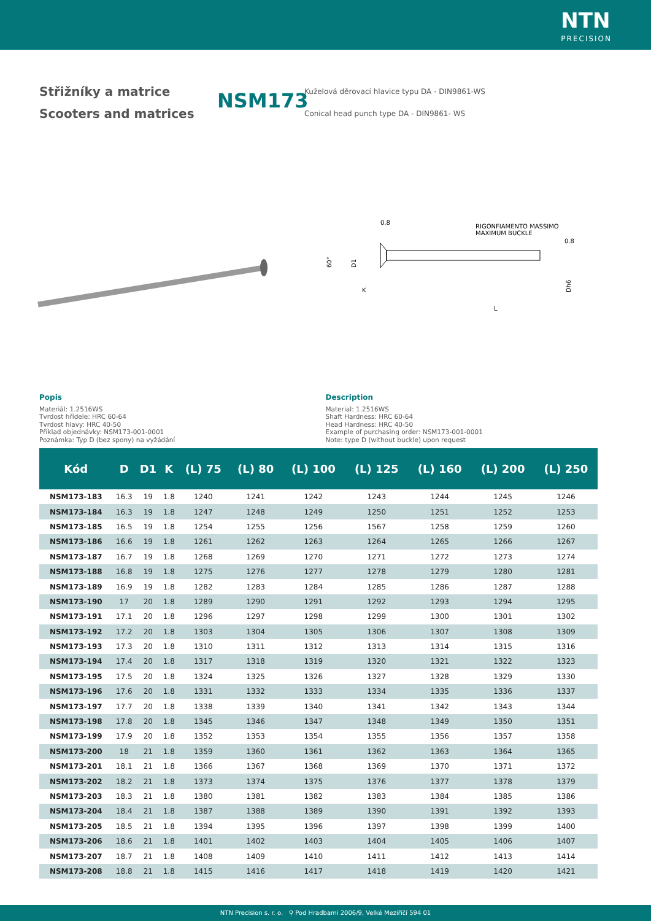NTN
PRECISION
Střižníky a matrice
Scooters and matrices
NSM173
Kuželová děrovací hlavice typu DA - DIN9861-WS
Conical head punch type DA - DIN9861- WS
RIGONFIAMENTO MASSIMO
MAXIMUM BUCKLE
60°
D1
K
L
Dh6
0.8
0.8
Popis
Materiál: 1.2516WS
Tvrdost hřídele: HRC 60-64
Tvrdost hlavy: HRC 40-50
Příklad objednávky: NSM173-001-0001
Poznámka: Typ D (bez spony) na vyžádání
Description
Material: 1.2516WS
Shaft Hardness: HRC 60-64
Head Hardness: HRC 40-50
Example of purchasing order: NSM173-001-0001
Note: type D (without buckle) upon request
| Kód | D | D1 | K | (L) 75 | (L) 80 | (L) 100 | (L) 125 | (L) 160 | (L) 200 | (L) 250 |
| --- | --- | --- | --- | --- | --- | --- | --- | --- | --- | --- |
| NSM173-183 | 16.3 | 19 | 1.8 | 1240 | 1241 | 1242 | 1243 | 1244 | 1245 | 1246 |
| NSM173-184 | 16.3 | 19 | 1.8 | 1247 | 1248 | 1249 | 1250 | 1251 | 1252 | 1253 |
| NSM173-185 | 16.5 | 19 | 1.8 | 1254 | 1255 | 1256 | 1567 | 1258 | 1259 | 1260 |
| NSM173-186 | 16.6 | 19 | 1.8 | 1261 | 1262 | 1263 | 1264 | 1265 | 1266 | 1267 |
| NSM173-187 | 16.7 | 19 | 1.8 | 1268 | 1269 | 1270 | 1271 | 1272 | 1273 | 1274 |
| NSM173-188 | 16.8 | 19 | 1.8 | 1275 | 1276 | 1277 | 1278 | 1279 | 1280 | 1281 |
| NSM173-189 | 16.9 | 19 | 1.8 | 1282 | 1283 | 1284 | 1285 | 1286 | 1287 | 1288 |
| NSM173-190 | 17 | 20 | 1.8 | 1289 | 1290 | 1291 | 1292 | 1293 | 1294 | 1295 |
| NSM173-191 | 17.1 | 20 | 1.8 | 1296 | 1297 | 1298 | 1299 | 1300 | 1301 | 1302 |
| NSM173-192 | 17.2 | 20 | 1.8 | 1303 | 1304 | 1305 | 1306 | 1307 | 1308 | 1309 |
| NSM173-193 | 17.3 | 20 | 1.8 | 1310 | 1311 | 1312 | 1313 | 1314 | 1315 | 1316 |
| NSM173-194 | 17.4 | 20 | 1.8 | 1317 | 1318 | 1319 | 1320 | 1321 | 1322 | 1323 |
| NSM173-195 | 17.5 | 20 | 1.8 | 1324 | 1325 | 1326 | 1327 | 1328 | 1329 | 1330 |
| NSM173-196 | 17.6 | 20 | 1.8 | 1331 | 1332 | 1333 | 1334 | 1335 | 1336 | 1337 |
| NSM173-197 | 17.7 | 20 | 1.8 | 1338 | 1339 | 1340 | 1341 | 1342 | 1343 | 1344 |
| NSM173-198 | 17.8 | 20 | 1.8 | 1345 | 1346 | 1347 | 1348 | 1349 | 1350 | 1351 |
| NSM173-199 | 17.9 | 20 | 1.8 | 1352 | 1353 | 1354 | 1355 | 1356 | 1357 | 1358 |
| NSM173-200 | 18 | 21 | 1.8 | 1359 | 1360 | 1361 | 1362 | 1363 | 1364 | 1365 |
| NSM173-201 | 18.1 | 21 | 1.8 | 1366 | 1367 | 1368 | 1369 | 1370 | 1371 | 1372 |
| NSM173-202 | 18.2 | 21 | 1.8 | 1373 | 1374 | 1375 | 1376 | 1377 | 1378 | 1379 |
| NSM173-203 | 18.3 | 21 | 1.8 | 1380 | 1381 | 1382 | 1383 | 1384 | 1385 | 1386 |
| NSM173-204 | 18.4 | 21 | 1.8 | 1387 | 1388 | 1389 | 1390 | 1391 | 1392 | 1393 |
| NSM173-205 | 18.5 | 21 | 1.8 | 1394 | 1395 | 1396 | 1397 | 1398 | 1399 | 1400 |
| NSM173-206 | 18.6 | 21 | 1.8 | 1401 | 1402 | 1403 | 1404 | 1405 | 1406 | 1407 |
| NSM173-207 | 18.7 | 21 | 1.8 | 1408 | 1409 | 1410 | 1411 | 1412 | 1413 | 1414 |
| NSM173-208 | 18.8 | 21 | 1.8 | 1415 | 1416 | 1417 | 1418 | 1419 | 1420 | 1421 |
NTN Precision s. r. o. ⚲ Pod Hradbami 2006/9, Velké Meziříčí 594 01